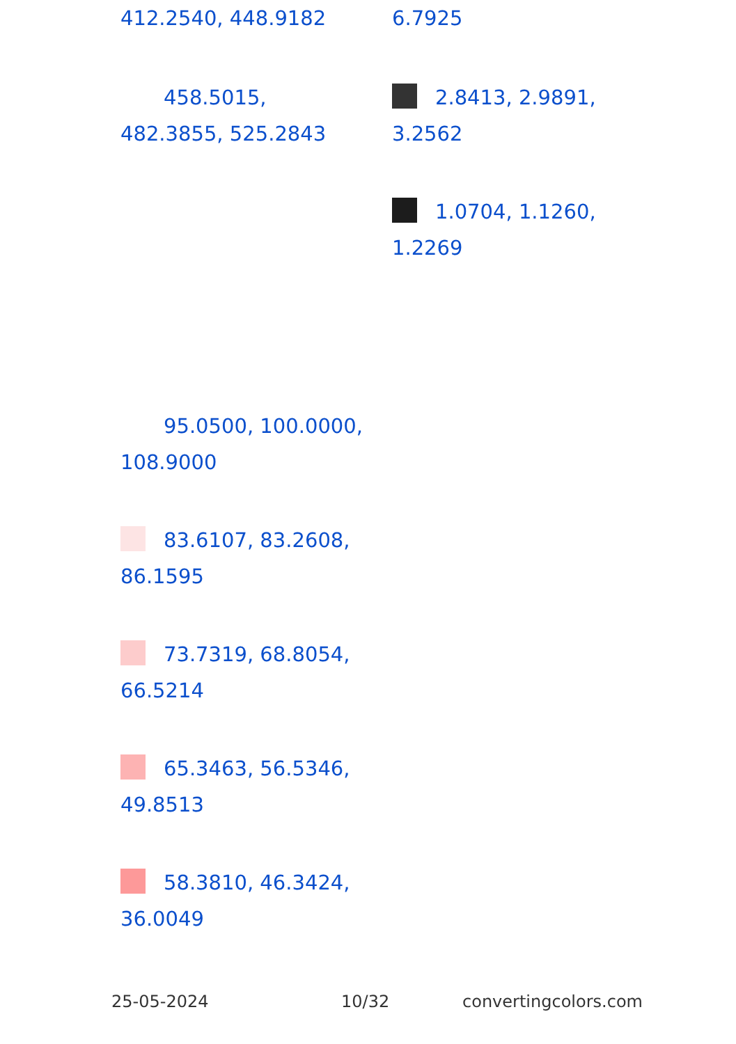412.2540, 448.9182 6.7925
458.5015, 482.3855, 525.2843
2.8413, 2.9891, 3.2562
1.0704, 1.1260, 1.2269
95.0500, 100.0000, 108.9000
83.6107, 83.2608, 86.1595
73.7319, 68.8054, 66.5214
65.3463, 56.5346, 49.8513
58.3810, 46.3424, 36.0049
25-05-2024 10/32 convertingcolors.com